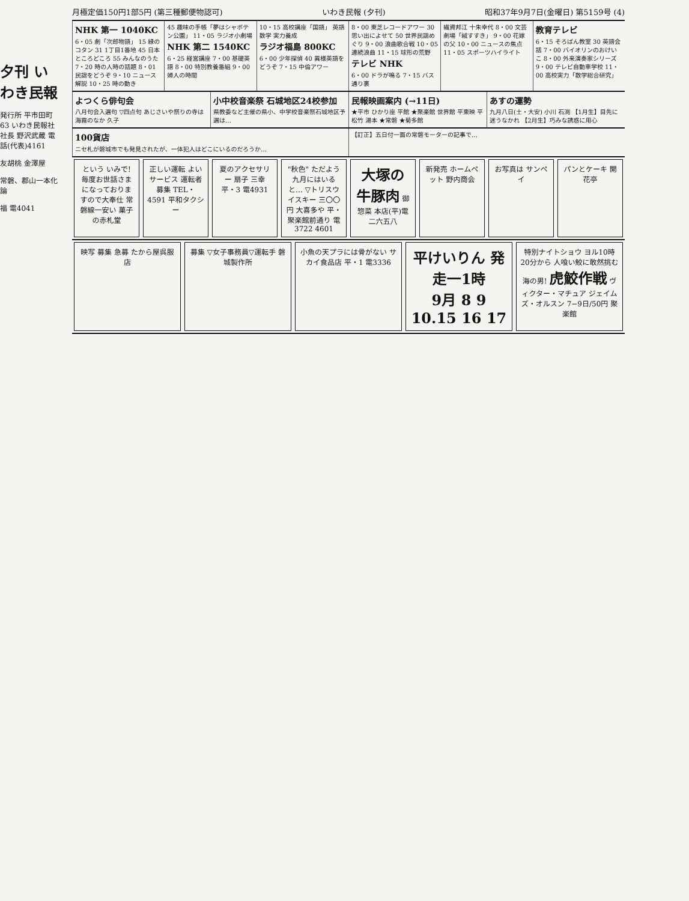夕刊 いわき民報
発行所 平市田町63 いわき民報社 社長 野沢武蔵 電話(代表)4161
友胡桃 金澤屋
常磐、郡山一本化論
福 電4041
月極定価150円1部5円 (第三種郵便物認可) いわき民報 (夕刊) 昭和37年9月7日(金曜日) 第5159号 (4)
NHK 第一 1040KC
6・05 劇「次郎物語」 15 緑のコタン 31 1丁目1番地 45 日本ところどころ 55 みんなのうた 7・20 時の人時の話題 8・01 民謡をどうぞ 9・10 ニュース解説 10・25 時の動き
45 趣味の手帳「夢はシャボテン公園」 11・05 ラジオ小劇場
NHK 第二 1540KC
6・25 経営講座 7・00 基礎英語 8・00 特別教養番組 9・00 婦人の時間
10・15 高校講座「国語」 英語 数学 実力養成
ラジオ福島 800KC
6・00 少年探偵 40 異様英語をどうぞ 7・15 中倫アワー
8・00 東芝レコードアワー 30 思い出によせて 50 世界民謡めぐり 9・00 浪曲歌合戦 10・05 連続浪曲 11・15 球形の荒野
テレビ NHK
6・00 ドラが鳴る 7・15 バス通り裏
繊資邦江 十朱幸代 8・00 文芸劇場「絨すすき」 9・00 花嫁の父 10・00 ニュースの焦点 11・05 スポーツハイライト
教育テレビ
6・15 そろばん教室 30 英語会話 7・00 バイオリンのおけいこ 8・00 外来演奏家シリーズ 9・00 テレビ自動車学校 11・00 高校実力「数学総合研究」
よつくら俳句会
八月句会入選句 ▽四点句 あじさいや祭りの寺は海霧のなか 久子
小中校音楽祭 石城地区24校参加
県教委など主催の県小、中学校音楽祭石城地区予選は…
民報映画案内 (→11日)
★平市 ひかり座 平館 ★聚楽館 世界館 平東映 平松竹 湯本 ★常磐 ★菊多館
あすの運勢
九月八日(土・大安) 小川 石渕 【1月生】目先に迷うなかれ 【2月生】巧みな誘惑に用心
100貨店
ニセ札が磐城市でも発見されたが、一体犯人はどこにいるのだろうか…
【訂正】五日付一面の常磐モーターの記事で…
という いみで! 毎度お世話さまになっておりますので大奉仕 常磐線一安い 菓子の赤札堂
正しい運転 よいサービス 運転者募集 TEL・4591 平和タクシー
夏のアクセサリー 扇子 三幸 平・3 電4931
"秋色" ただよう九月にはいると… ▽トリスウイスキー 三〇〇円 大喜多や 平・聚楽館前通り 電3722 4601
大塚の牛豚肉 御惣菜 本店(平)電二六五八
新発売 ホームペット 野内商会 お写真は サンペイ パンとケーキ 開花亭
映写 募集 急募 たから屋呉服店 募集 ▽女子事務員▽運転手 磐城製作所 小魚の天プラには骨がない サカイ食品店 平・1 電3336
平けいりん 発走一1時
9月 8 9 10.15 16 17
特別ナイトショウ ヨル10時20分から 人喰い鮫に敢然挑む海の男! 虎鮫作戦 ヴィクター・マチュア ジェイムズ・オルスン 7−9日/50円 聚楽館